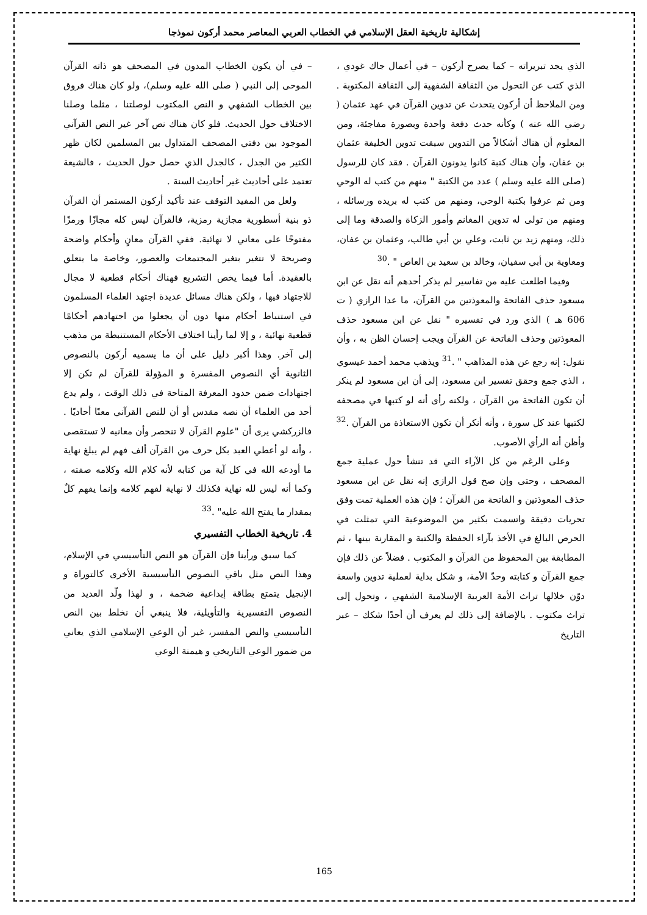إشكالية تاريخية العقل الإسلامي في الخطاب العربي المعاصر محمد أركون نموذجا
الذي يجد تبريراته – كما يصرح أركون – في أعمال جاك غودي ، الذي كتب عن التحول من الثقافة الشفهية إلى الثقافة المكتوبة . ومن الملاحظ أن أركون يتحدث عن تدوين القرآن في عهد عثمان ( رضي الله عنه ) وكأنه حدث دفعة واحدة وبصورة مفاجئة، ومن المعلوم أن هناك أشكالاً من التدوين سبقت تدوين الخليفة عثمان بن عفان، وأن هناك كتبة كانوا يدونون القرآن . فقد كان للرسول (صلى الله عليه وسلم ) عدد من الكتبة " منهم من كتب له الوحي ومن ثم عرفوا بكتبة الوحي، ومنهم من كتب له بريده ورسائله ، ومنهم من تولى له تدوين المغانم وأمور الزكاة والصدقة وما إلى ذلك، ومنهم زيد بن ثابت، وعلي بن أبي طالب، وعثمان بن عفان، ومعاوية بن أبي سفيان، وخالد بن سعيد بن العاص " .<sup>30</sup>
وفيما اطلعت عليه من تفاسير لم يذكر أحدهم أنه نقل عن ابن مسعود حذف الفاتحة والمعوذتين من القرآن، ما عدا الرازي ( ت 606 هـ ) الذي ورد في تفسيره " نقل عن ابن مسعود حذف المعوذتين وحذف الفاتحة عن القرآن ويجب إحسان الظن به ، وأن نقول: إنه رجع عن هذه المذاهب " .<sup>31</sup> ويذهب محمد أحمد عيسوي ، الذي جمع وحقق تفسير ابن مسعود، إلى أن ابن مسعود لم ينكر أن تكون الفاتحة من القرآن ، ولكنه رأى أنه لو كتبها في مصحفه لكتبها عند كل سورة ، وأنه أنكر أن تكون الاستعاذة من القرآن .<sup>32</sup> وأظن أنه الرأي الأصوب.
وعلى الرغم من كل الآراء التي قد تنشأ حول عملية جمع المصحف ، وحتى وإن صح قول الرازي إنه نقل عن ابن مسعود حذف المعوذتين و الفاتحة من القرآن ؛ فإن هذه العملية تمت وفق تحريات دقيقة واتسمت بكثير من الموضوعية التي تمثلت في الحرص البالغ في الأخذ بآراء الحفظة والكتبة و المقارنة بينها ، ثم المطابقة بين المحفوظ من القرآن و المكتوب . فضلاً عن ذلك فإن جمع القرآن و كتابته وحدّ الأمة، و شكل بداية لعملية تدوين واسعة دوّن خلالها تراث الأمة العربية الإسلامية الشفهي ، وتحول إلى تراث مكتوب . بالإضافة إلى ذلك لم يعرف أن أحدًا شكك – عبر التاريخ
– في أن يكون الخطاب المدون في المصحف هو ذاته القرآن الموحى إلى النبي ( صلى الله عليه وسلم)، ولو كان هناك فروق بين الخطاب الشفهي و النص المكتوب لوصلتنا ، مثلما وصلنا الاختلاف حول الحديث. فلو كان هناك نص آخر غير النص القرآني الموجود بين دفتي المصحف المتداول بين المسلمين لكان ظهر الكثير من الجدل ، كالجدل الذي حصل حول الحديث ، فالشيعة تعتمد على أحاديث غير أحاديث السنة .
ولعل من المفيد التوقف عند تأكيد أركون المستمر أن القرآن ذو بنية أسطورية مجازية رمزية، فالقرآن ليس كله مجازًا ورمزًا مفتوحًا على معاني لا نهائية. ففي القرآن معانٍ وأحكام واضحة وصريحة لا تتغير بتغير المجتمعات والعصور، وخاصة ما يتعلق بالعقيدة. أما فيما يخص التشريع فهناك أحكام قطعية لا مجال للاجتهاد فيها ، ولكن هناك مسائل عديدة اجتهد العلماء المسلمون في استنباط أحكام منها دون أن يجعلوا من اجتهادهم أحكامًا قطعية نهائية ، و إلا لما رأينا اختلاف الأحكام المستنبطة من مذهب إلى آخر. وهذا أكبر دليل على أن ما يسميه أركون بالنصوص الثانوية أي النصوص المفسرة و المؤولة للقرآن لم تكن إلا اجتهادات ضمن حدود المعرفة المتاحة في ذلك الوقت ، ولم يدع أحد من العلماء أن نصه مقدس أو أن للنص القرآني معنًا أحاديًا . فالزركشي يرى أن "علوم القرآن لا تنحصر وأن معانيه لا تستقصى ، وأنه لو أعطي العبد بكل حرف من القرآن ألف فهم لم يبلغ نهاية ما أودعه الله في كل آية من كتابه لأنه كلام الله وكلامه صفته ، وكما أنه ليس لله نهاية فكذلك لا نهاية لفهم كلامه وإنما يفهم كلٌ بمقدار ما يفتح الله عليه" .<sup>33</sup>
4. تاريخية الخطاب التفسيري
كما سبق ورأينا فإن القرآن هو النص التأسيسي في الإسلام، وهذا النص مثل باقي النصوص التأسيسية الأخرى كالتوراة و الإنجيل يتمتع بطاقة إبداعية ضخمة ، و لهذا ولّد العديد من النصوص التفسيرية والتأويلية، فلا ينبغي أن نخلط بين النص التأسيسي والنص المفسر، غير أن الوعي الإسلامي الذي يعاني من ضمور الوعي التاريخي و هيمنة الوعي
165